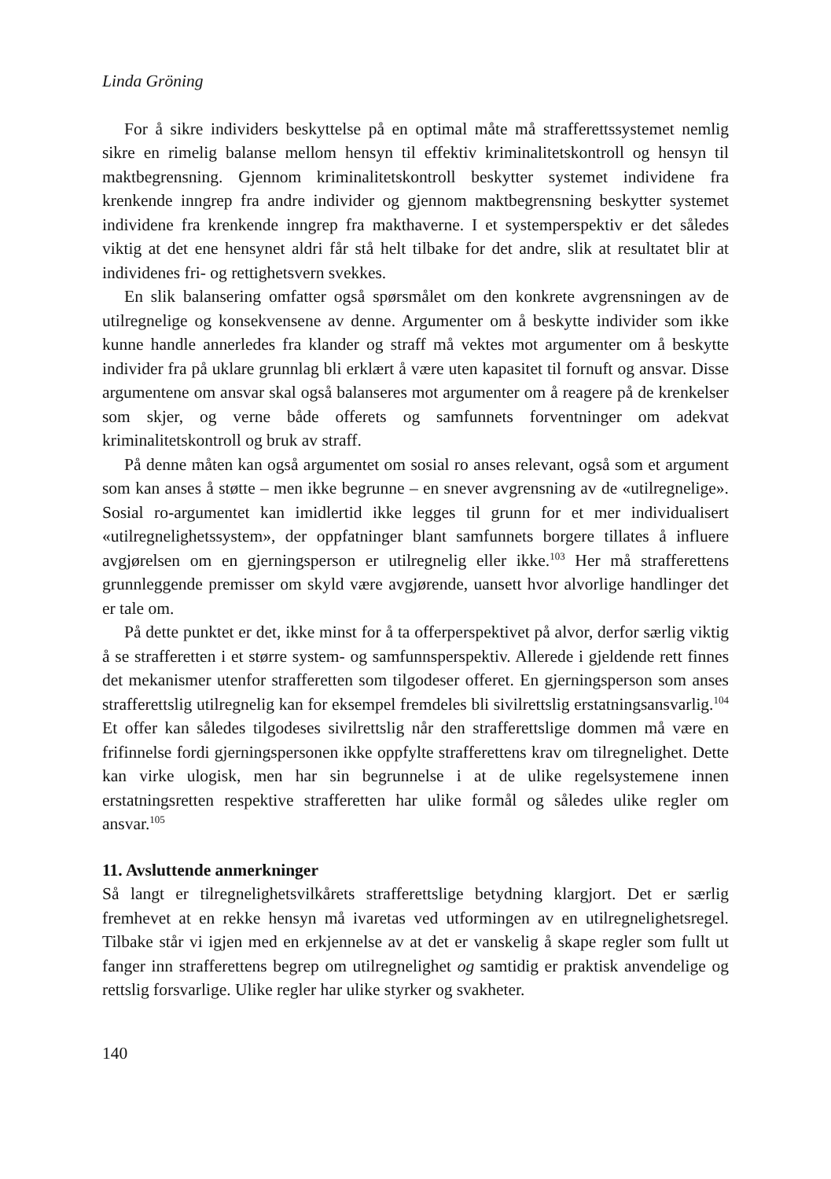Linda Gröning
For å sikre individers beskyttelse på en optimal måte må strafferettssystemet nemlig sikre en rimelig balanse mellom hensyn til effektiv kriminalitetskontroll og hensyn til maktbegrensning. Gjennom kriminalitetskontroll beskytter systemet individene fra krenkende inngrep fra andre individer og gjennom maktbegrensning beskytter systemet individene fra krenkende inngrep fra makthaverne. I et systemperspektiv er det således viktig at det ene hensynet aldri får stå helt tilbake for det andre, slik at resultatet blir at individenes fri- og rettighetsvern svekkes.
En slik balansering omfatter også spørsmålet om den konkrete avgrensningen av de utilregnelige og konsekvensene av denne. Argumenter om å beskytte individer som ikke kunne handle annerledes fra klander og straff må vektes mot argumenter om å beskytte individer fra på uklare grunnlag bli erklært å være uten kapasitet til fornuft og ansvar. Disse argumentene om ansvar skal også balanseres mot argumenter om å reagere på de krenkelser som skjer, og verne både offerets og samfunnets forventninger om adekvat kriminalitetskontroll og bruk av straff.
På denne måten kan også argumentet om sosial ro anses relevant, også som et argument som kan anses å støtte – men ikke begrunne – en snever avgrensning av de «utilregnelige». Sosial ro-argumentet kan imidlertid ikke legges til grunn for et mer individualisert «utilregnelighetssystem», der oppfatninger blant samfunnets borgere tillates å influere avgjørelsen om en gjerningsperson er utilregnelig eller ikke.<sup>103</sup> Her må strafferettens grunnleggende premisser om skyld være avgjørende, uansett hvor alvorlige handlinger det er tale om.
På dette punktet er det, ikke minst for å ta offerperspektivet på alvor, derfor særlig viktig å se strafferetten i et større system- og samfunnsperspektiv. Allerede i gjeldende rett finnes det mekanismer utenfor strafferetten som tilgodeser offeret. En gjerningsperson som anses strafferettslig utilregnelig kan for eksempel fremdeles bli sivilrettslig erstatningsansvarlig.<sup>104</sup> Et offer kan således tilgodeses sivilrettslig når den strafferettslige dommen må være en frifinnelse fordi gjerningspersonen ikke oppfylte strafferettens krav om tilregnelighet. Dette kan virke ulogisk, men har sin begrunnelse i at de ulike regelsystemene innen erstatningsretten respektive strafferetten har ulike formål og således ulike regler om ansvar.<sup>105</sup>
11. Avsluttende anmerkninger
Så langt er tilregnelighetsvilkårets strafferettslige betydning klargjort. Det er særlig fremhevet at en rekke hensyn må ivaretas ved utformingen av en utilregnelighetsregel. Tilbake står vi igjen med en erkjennelse av at det er vanskelig å skape regler som fullt ut fanger inn strafferettens begrep om utilregnelighet og samtidig er praktisk anvendelige og rettslig forsvarlige. Ulike regler har ulike styrker og svakheter.
140